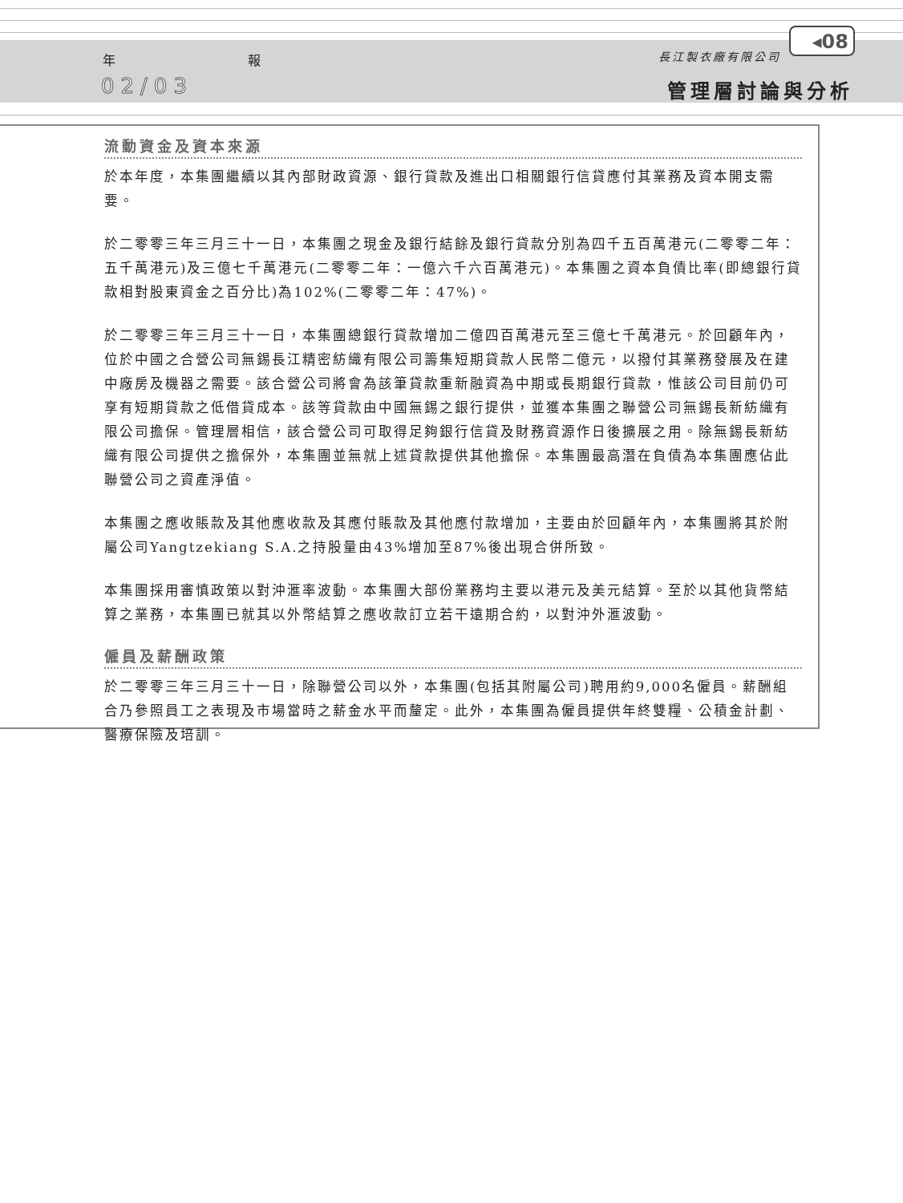年 報
02/03
長江製衣廠有限公司
◂08
管理層討論與分析
流動資金及資本來源
於本年度，本集團繼續以其內部財政資源、銀行貸款及進出口相關銀行信貸應付其業務及資本開支需要。
於二零零三年三月三十一日，本集團之現金及銀行結餘及銀行貸款分別為四千五百萬港元(二零零二年：五千萬港元)及三億七千萬港元(二零零二年：一億六千六百萬港元)。本集團之資本負債比率(即總銀行貸款相對股東資金之百分比)為102%(二零零二年：47%)。
於二零零三年三月三十一日，本集團總銀行貸款增加二億四百萬港元至三億七千萬港元。於回顧年內，位於中國之合營公司無錫長江精密紡織有限公司籌集短期貸款人民幣二億元，以撥付其業務發展及在建中廠房及機器之需要。該合營公司將會為該筆貸款重新融資為中期或長期銀行貸款，惟該公司目前仍可享有短期貸款之低借貸成本。該等貸款由中國無錫之銀行提供，並獲本集團之聯營公司無錫長新紡織有限公司擔保。管理層相信，該合營公司可取得足夠銀行信貸及財務資源作日後擴展之用。除無錫長新紡織有限公司提供之擔保外，本集團並無就上述貸款提供其他擔保。本集團最高潛在負債為本集團應佔此聯營公司之資產淨值。
本集團之應收賬款及其他應收款及其應付賬款及其他應付款增加，主要由於回顧年內，本集團將其於附屬公司Yangtzekiang S.A.之持股量由43%增加至87%後出現合併所致。
本集團採用審慎政策以對沖滙率波動。本集團大部份業務均主要以港元及美元結算。至於以其他貨幣結算之業務，本集團已就其以外幣結算之應收款訂立若干遠期合約，以對沖外滙波動。
僱員及薪酬政策
於二零零三年三月三十一日，除聯營公司以外，本集團(包括其附屬公司)聘用約9,000名僱員。薪酬組合乃參照員工之表現及市場當時之薪金水平而釐定。此外，本集團為僱員提供年終雙糧、公積金計劃、醫療保險及培訓。